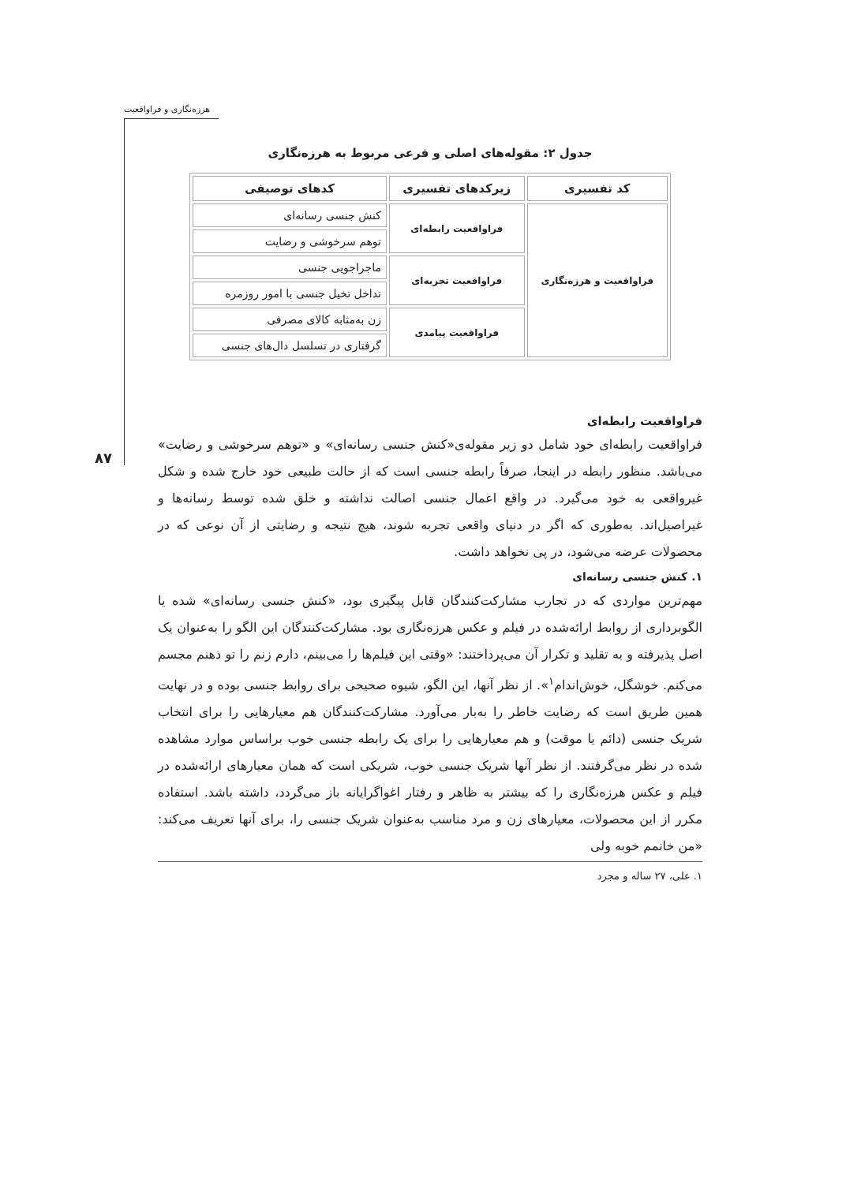هرزه‌نگاری و فراواقعیت
۸۷
جدول ۲: مقوله‌های اصلی و فرعی مربوط به هرزه‌نگاری
| کد تفسیری | زیرکدهای تفسیری | کدهای توصیفی |
| --- | --- | --- |
| فراواقعیت و هرزه‌نگاری | فراواقعیت رابطه‌ای | کنش جنسی رسانه‌ای |
| | | توهم سرخوشی و رضایت |
| | فراواقعیت تجربه‌ای | ماجراجویی جنسی |
| | | تداخل تخیل جنسی با امور روزمره |
| | فراواقعیت پیامدی | زن به‌مثابه کالای مصرفی |
| | | گرفتاری در تسلسل دال‌های جنسی |
فراواقعیت رابطه‌ای
فراواقعیت رابطه‌ای خود شامل دو زیر مقوله‌ی«کنش جنسی رسانه‌ای» و «توهم سرخوشی و رضایت» می‌باشد. منظور رابطه در اینجا، صرفاً رابطه جنسی است که از حالت طبیعی خود خارج شده و شکل غیرواقعی به خود می‌گیرد. در واقع اعمال جنسی اصالت نداشته و خلق شده توسط رسانه‌ها و غیراصیل‌اند. به‌طوری که اگر در دنیای واقعی تجربه شوند، هیچ نتیجه و رضایتی از آن نوعی که در محصولات عرضه می‌شود، در پی نخواهد داشت.
۱. کنش جنسی رسانه‌ای
مهم‌ترین مواردی که در تجارب مشارکت‌کنندگان قابل پیگیری بود، «کنش جنسی رسانه‌ای» شده یا الگوبرداری از روابط ارائه‌شده در فیلم و عکس هرزه‌نگاری بود. مشارکت‌کنندگان این الگو را به‌عنوان یک اصل پذیرفته و به تقلید و تکرار آن می‌پرداختند: «وقتی این فیلم‌ها را می‌بینم، دارم زنم را تو ذهنم مجسم می‌کنم. خوشگل، خوش‌اندام<sup>۱</sup>». از نظر آنها، این الگو، شیوه صحیحی برای روابط جنسی بوده و در نهایت همین طریق است که رضایت خاطر را به‌بار می‌آورد. مشارکت‌کنندگان هم معیارهایی را برای انتخاب شریک جنسی (دائم یا موقت) و هم معیارهایی را برای یک رابطه جنسی خوب براساس موارد مشاهده شده در نظر می‌گرفتند. از نظر آنها شریک جنسی خوب، شریکی است که همان معیارهای ارائه‌شده در فیلم و عکس هرزه‌نگاری را که بیشتر به ظاهر و رفتار اغواگرایانه باز می‌گردد، داشته باشد. استفاده مکرر از این محصولات، معیارهای زن و مرد مناسب به‌عنوان شریک جنسی را، برای آنها تعریف می‌کند: «من خانمم خوبه ولی
۱. علی، ۲۷ ساله و مجرد